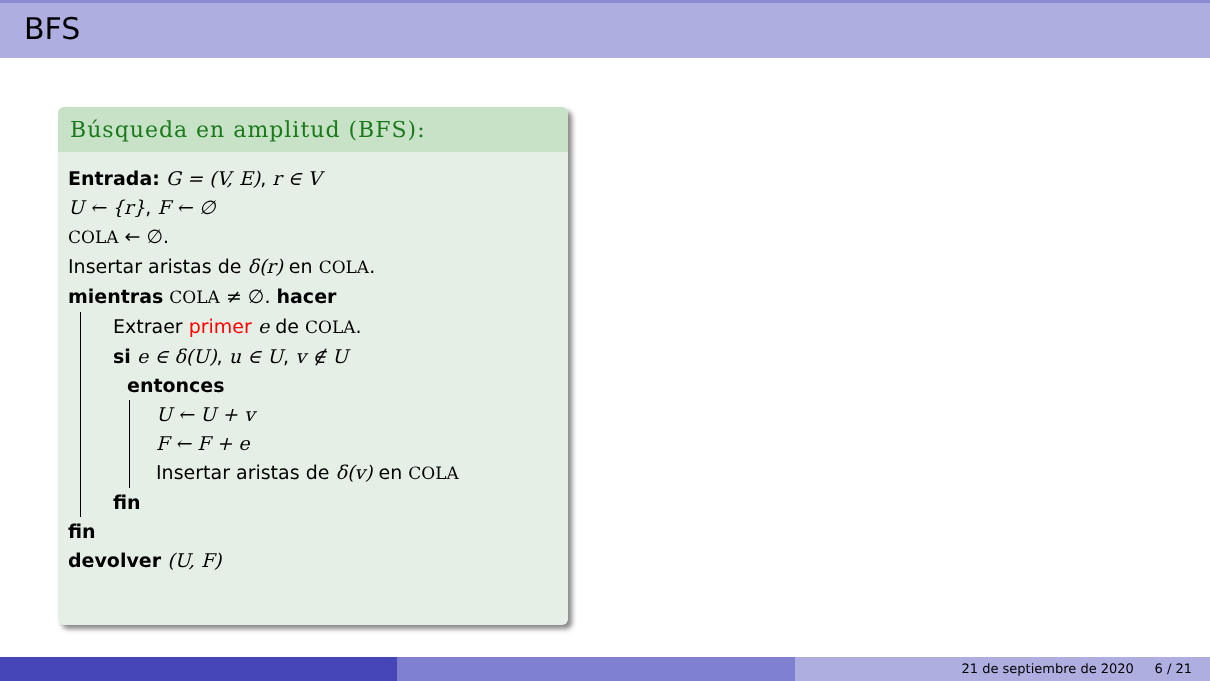BFS
Búsqueda en amplitud (BFS):
Entrada: G = (V, E), r ∈ V
U ← {r}, F ← ∅
COLA ← ∅.
Insertar aristas de δ(r) en COLA.
mientras COLA ≠ ∅. hacer
Extraer primer e de COLA.
si e ∈ δ(U), u ∈ U, v ∉ U
entonces
U ← U + v
F ← F + e
Insertar aristas de δ(v) en COLA
fin
fin
devolver (U, F)
21 de septiembre de 2020 6 / 21